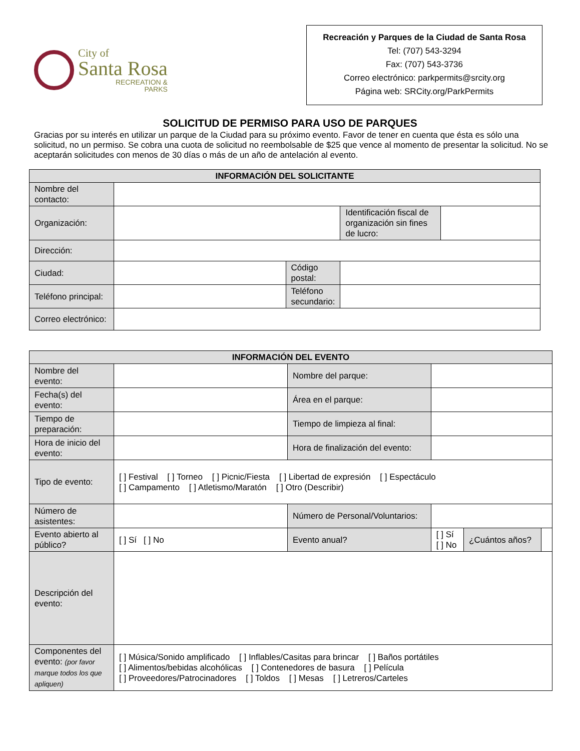City of
Santa Rosa
RECREATION &
PARKS
Recreación y Parques de la Ciudad de Santa Rosa
Tel: (707) 543-3294
Fax: (707) 543-3736
Correo electrónico: parkpermits@srcity.org
Página web: SRCity.org/ParkPermits
SOLICITUD DE PERMISO PARA USO DE PARQUES
Gracias por su interés en utilizar un parque de la Ciudad para su próximo evento. Favor de tener en cuenta que ésta es sólo una solicitud, no un permiso. Se cobra una cuota de solicitud no reembolsable de $25 que vence al momento de presentar la solicitud. No se aceptarán solicitudes con menos de 30 días o más de un año de antelación al evento.
| INFORMACIÓN DEL SOLICITANTE | | | | |
| --- | --- | --- | --- | --- |
| Nombre del contacto: | | | | |
| Organización: | | | Identificación fiscal de organización sin fines de lucro: | |
| Dirección: | | | | |
| Ciudad: | | Código postal: | | |
| Teléfono principal: | | Teléfono secundario: | | |
| Correo electrónico: | | | | |
| INFORMACIÓN DEL EVENTO | | | | | |
| --- | --- | --- | --- | --- | --- |
| Nombre del evento: | | Nombre del parque: | | | |
| Fecha(s) del evento: | | Área en el parque: | | | |
| Tiempo de preparación: | | Tiempo de limpieza al final: | | | |
| Hora de inicio del evento: | | Hora de finalización del evento: | | | |
| Tipo de evento: | [ ] Festival [ ] Torneo [ ] Picnic/Fiesta [ ] Libertad de expresión [ ] Espectáculo [ ] Campamento [ ] Atletismo/Maratón [ ] Otro (Describir) | | | | |
| Número de asistentes: | | Número de Personal/Voluntarios: | | | |
| Evento abierto al público? | [ ] Sí [ ] No | Evento anual? | [ ] Sí [ ] No | ¿Cuántos años? | |
| Descripción del evento: | | | | | |
| Componentes del evento: (por favor marque todos los que apliquen) | [ ] Música/Sonido amplificado [ ] Inflables/Casitas para brincar [ ] Baños portátiles [ ] Alimentos/bebidas alcohólicas [ ] Contenedores de basura [ ] Película [ ] Proveedores/Patrocinadores [ ] Toldos [ ] Mesas [ ] Letreros/Carteles | | | | |